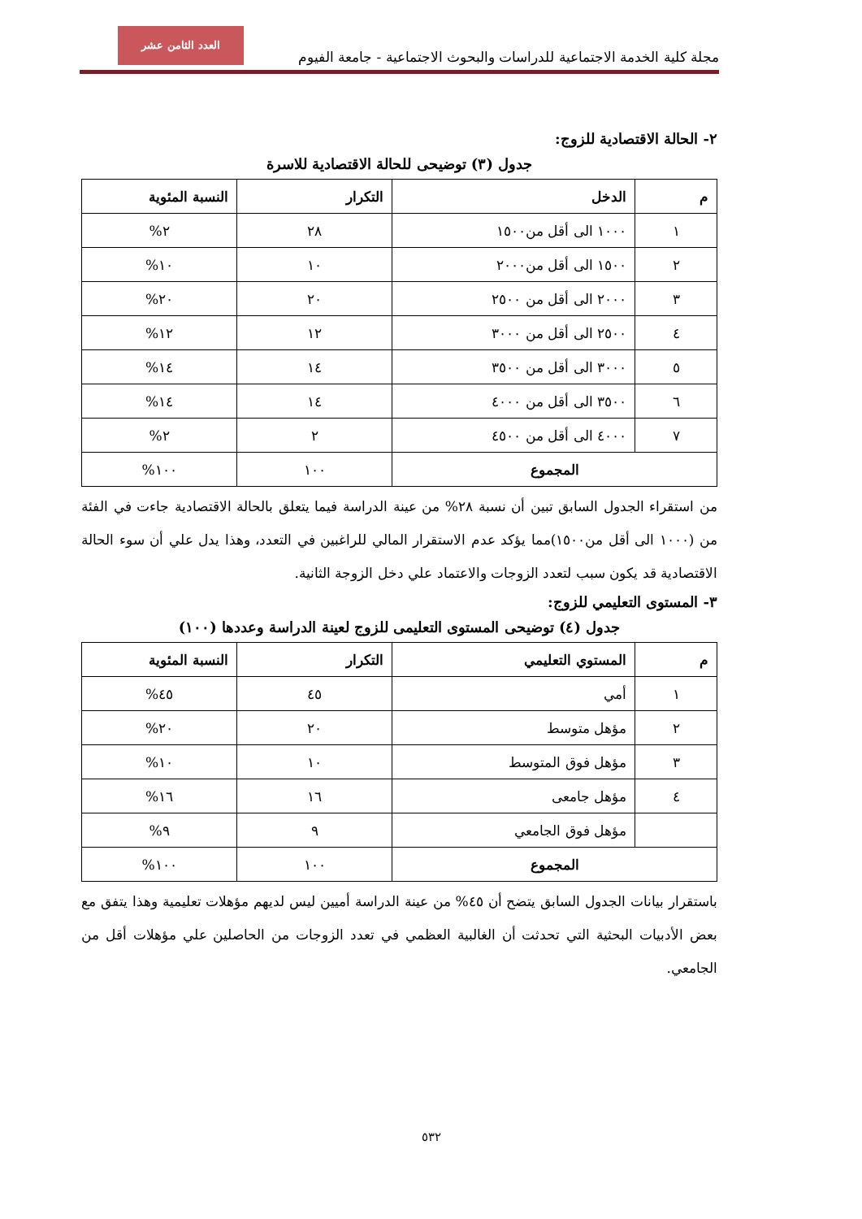العدد الثامن عشر
مجلة كلية الخدمة الاجتماعية للدراسات والبحوث الاجتماعية - جامعة الفيوم
٢- الحالة الاقتصادية للزوج:
جدول (٣) توضيحى للحالة الاقتصادية للاسرة
| م | الدخل | التكرار | النسبة المئوية |
| --- | --- | --- | --- |
| ١ | ١٠٠٠ الى أقل من١٥٠٠ | ٢٨ | ٢% |
| ٢ | ١٥٠٠ الى أقل من٢٠٠٠ | ١٠ | ١٠% |
| ٣ | ٢٠٠٠ الى أقل من ٢٥٠٠ | ٢٠ | ٢٠% |
| ٤ | ٢٥٠٠ الى أقل من ٣٠٠٠ | ١٢ | ١٢% |
| ٥ | ٣٠٠٠ الى أقل من ٣٥٠٠ | ١٤ | ١٤% |
| ٦ | ٣٥٠٠ الى أقل من ٤٠٠٠ | ١٤ | ١٤% |
| ٧ | ٤٠٠٠ الى أقل من ٤٥٠٠ | ٢ | ٢% |
| المجموع | | ١٠٠ | ١٠٠% |
من استقراء الجدول السابق تبين أن نسبة ٢٨% من عينة الدراسة فيما يتعلق بالحالة الاقتصادية جاءت في الفئة من (١٠٠٠ الى أقل من١٥٠٠)مما يؤكد عدم الاستقرار المالي للراغبين في التعدد، وهذا يدل علي أن سوء الحالة الاقتصادية قد يكون سبب لتعدد الزوجات والاعتماد علي دخل الزوجة الثانية.
٣- المستوى التعليمي للزوج:
جدول (٤) توضيحى المستوى التعليمى للزوج لعينة الدراسة وعددها (١٠٠)
| م | المستوي التعليمي | التكرار | النسبة المئوية |
| --- | --- | --- | --- |
| ١ | أمي | ٤٥ | ٤٥% |
| ٢ | مؤهل متوسط | ٢٠ | ٢٠% |
| ٣ | مؤهل فوق المتوسط | ١٠ | ١٠% |
| ٤ | مؤهل جامعى | ١٦ | ١٦% |
| | مؤهل فوق الجامعي | ٩ | ٩% |
| المجموع | | ١٠٠ | ١٠٠% |
باستقرار بيانات الجدول السابق يتضح أن ٤٥% من عينة الدراسة أميين ليس لديهم مؤهلات تعليمية وهذا يتفق مع بعض الأدبيات البحثية التي تحدثت أن الغالبية العظمي في تعدد الزوجات من الحاصلين علي مؤهلات أقل من الجامعي.
٥٣٢